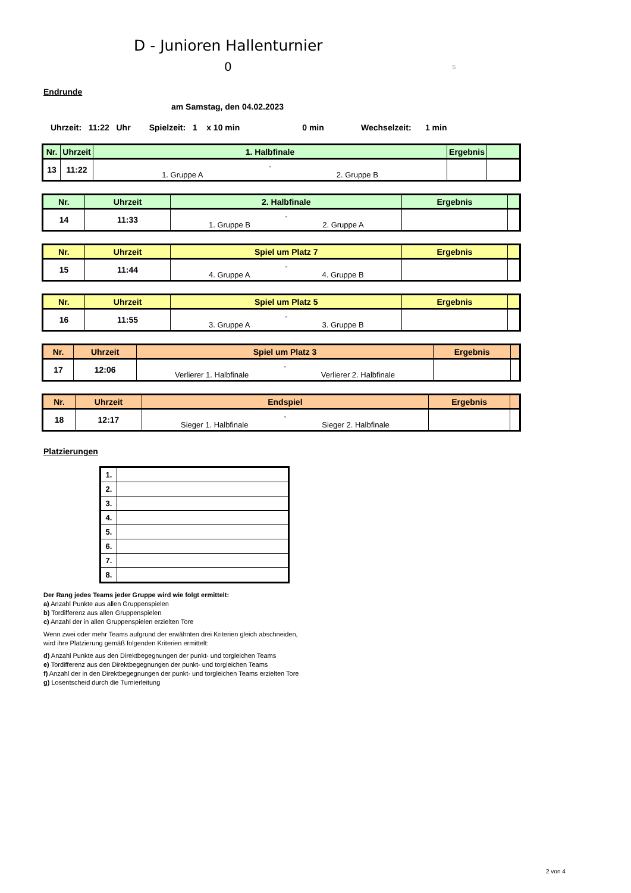D - Junioren Hallenturnier
0 s
Endrunde
am Samstag, den 04.02.2023
Uhrzeit: 11:22 Uhr Spielzeit: 1 x 10 min 0 min Wechselzeit: 1 min
| Nr. | Uhrzeit | 1. Halbfinale | Ergebnis | |
| --- | --- | --- | --- | --- |
| 13 | 11:22 | - 1. Gruppe A 2. Gruppe B | | |
| Nr. | Uhrzeit | 2. Halbfinale | Ergebnis | |
| --- | --- | --- | --- | --- |
| 14 | 11:33 | - 1. Gruppe B 2. Gruppe A | | |
| Nr. | Uhrzeit | Spiel um Platz 7 | Ergebnis | |
| --- | --- | --- | --- | --- |
| 15 | 11:44 | - 4. Gruppe A 4. Gruppe B | | |
| Nr. | Uhrzeit | Spiel um Platz 5 | Ergebnis | |
| --- | --- | --- | --- | --- |
| 16 | 11:55 | - 3. Gruppe A 3. Gruppe B | | |
| Nr. | Uhrzeit | Spiel um Platz 3 | Ergebnis | |
| --- | --- | --- | --- | --- |
| 17 | 12:06 | - Verlierer 1. Halbfinale Verlierer 2. Halbfinale | | |
| Nr. | Uhrzeit | Endspiel | Ergebnis | |
| --- | --- | --- | --- | --- |
| 18 | 12:17 | - Sieger 1. Halbfinale Sieger 2. Halbfinale | | |
Platzierungen
| 1. | |
| 2. | |
| 3. | |
| 4. | |
| 5. | |
| 6. | |
| 7. | |
| 8. | |
Der Rang jedes Teams jeder Gruppe wird wie folgt ermittelt:
a) Anzahl Punkte aus allen Gruppenspielen
b) Tordifferenz aus allen Gruppenspielen
c) Anzahl der in allen Gruppenspielen erzielten Tore
Wenn zwei oder mehr Teams aufgrund der erwähnten drei Kriterien gleich abschneiden,
wird ihre Platzierung gemäß folgenden Kriterien ermittelt:
d) Anzahl Punkte aus den Direktbegegnungen der punkt- und torgleichen Teams
e) Tordifferenz aus den Direktbegegnungen der punkt- und torgleichen Teams
f) Anzahl der in den Direktbegegnungen der punkt- und torgleichen Teams erzielten Tore
g) Losentscheid durch die Turnierleitung
2 von 4